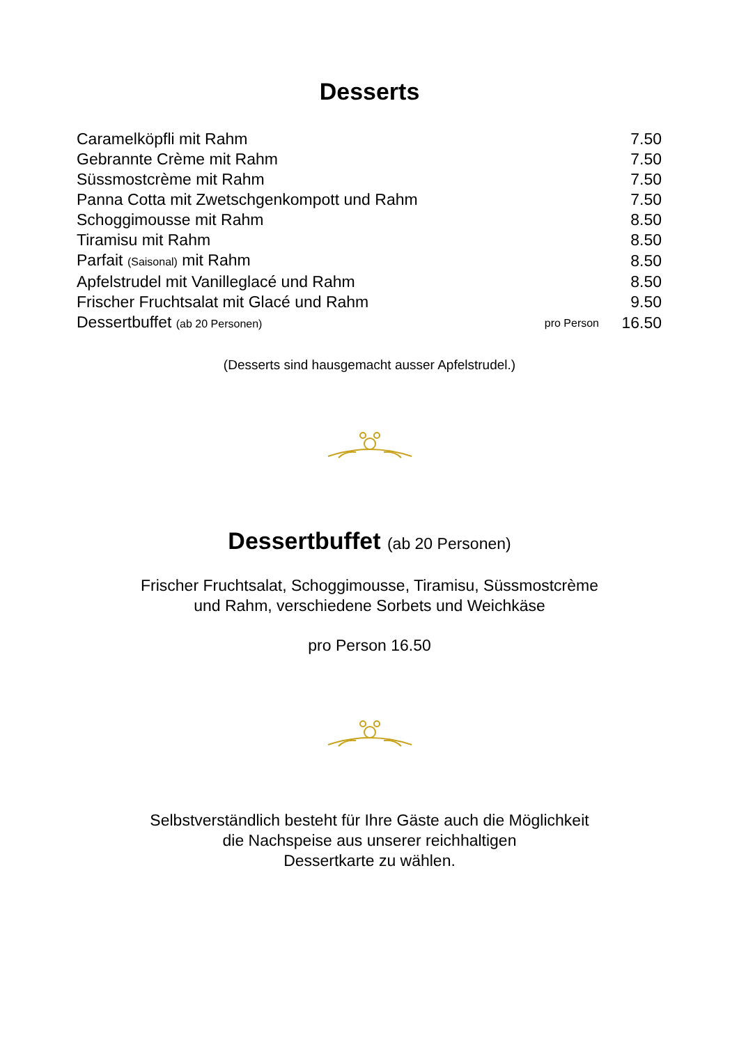Desserts
| Caramelköpfli mit Rahm | | 7.50 |
| Gebrannte Crème mit Rahm | | 7.50 |
| Süssmostcrème mit Rahm | | 7.50 |
| Panna Cotta mit Zwetschgenkompott und Rahm | | 7.50 |
| Schoggimousse mit Rahm | | 8.50 |
| Tiramisu mit Rahm | | 8.50 |
| Parfait (Saisonal) mit Rahm | | 8.50 |
| Apfelstrudel mit Vanilleglacé und Rahm | | 8.50 |
| Frischer Fruchtsalat mit Glacé und Rahm | | 9.50 |
| Dessertbuffet (ab 20 Personen) | pro Person | 16.50 |
(Desserts sind hausgemacht ausser Apfelstrudel.)
Dessertbuffet (ab 20 Personen)
Frischer Fruchtsalat, Schoggimousse, Tiramisu, Süssmostcrème
und Rahm, verschiedene Sorbets und Weichkäse
pro Person 16.50
Selbstverständlich besteht für Ihre Gäste auch die Möglichkeit
die Nachspeise aus unserer reichhaltigen
Dessertkarte zu wählen.